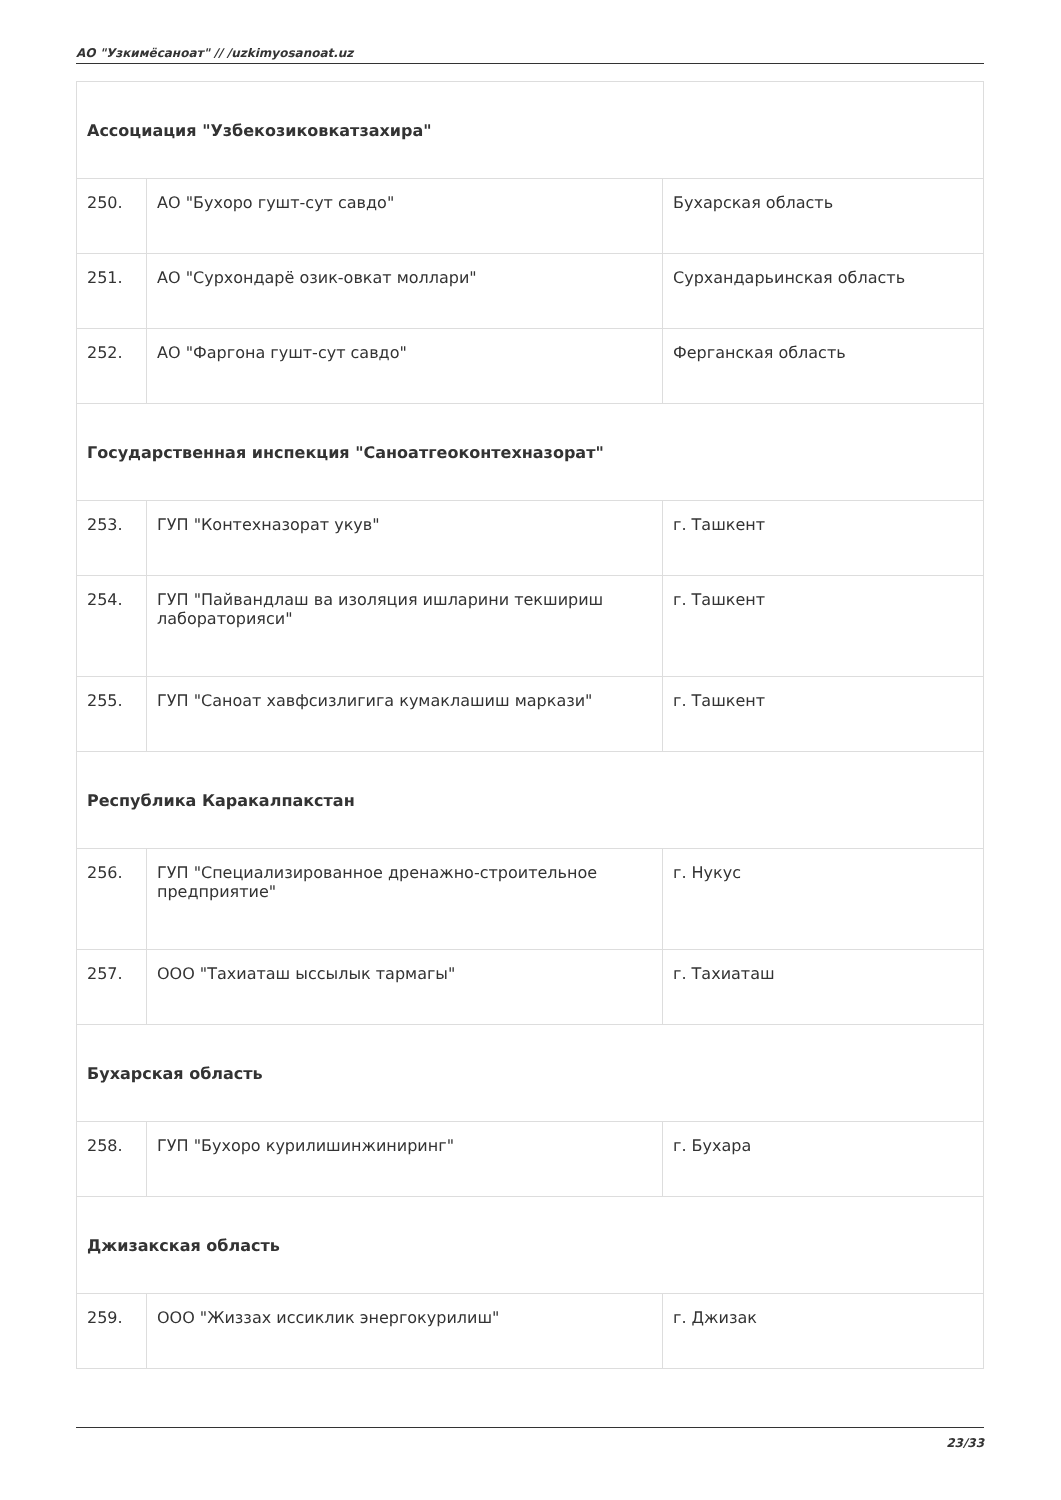АО "Узкимёсаноат" // /uzkimyosanoat.uz
| Ассоциация "Узбекозиковкатзахира" | | |
| 250. | АО "Бухоро гушт-сут савдо" | Бухарская область |
| 251. | АО "Сурхондарё озик-овкат моллари" | Сурхандарьинская область |
| 252. | АО "Фаргона гушт-сут савдо" | Ферганская область |
| Государственная инспекция "Саноатгеоконтехназорат" | | |
| 253. | ГУП "Контехназорат укув" | г. Ташкент |
| 254. | ГУП "Пайвандлаш ва изоляция ишларини текшириш лабораторияси" | г. Ташкент |
| 255. | ГУП "Саноат хавфсизлигига кумаклашиш маркази" | г. Ташкент |
| Республика Каракалпакстан | | |
| 256. | ГУП "Специализированное дренажно-строительное предприятие" | г. Нукус |
| 257. | ООО "Тахиаташ ыссылык тармагы" | г. Тахиаташ |
| Бухарская область | | |
| 258. | ГУП "Бухоро курилишинжиниринг" | г. Бухара |
| Джизакская область | | |
| 259. | ООО "Жиззах иссиклик энергокурилиш" | г. Джизак |
23/33